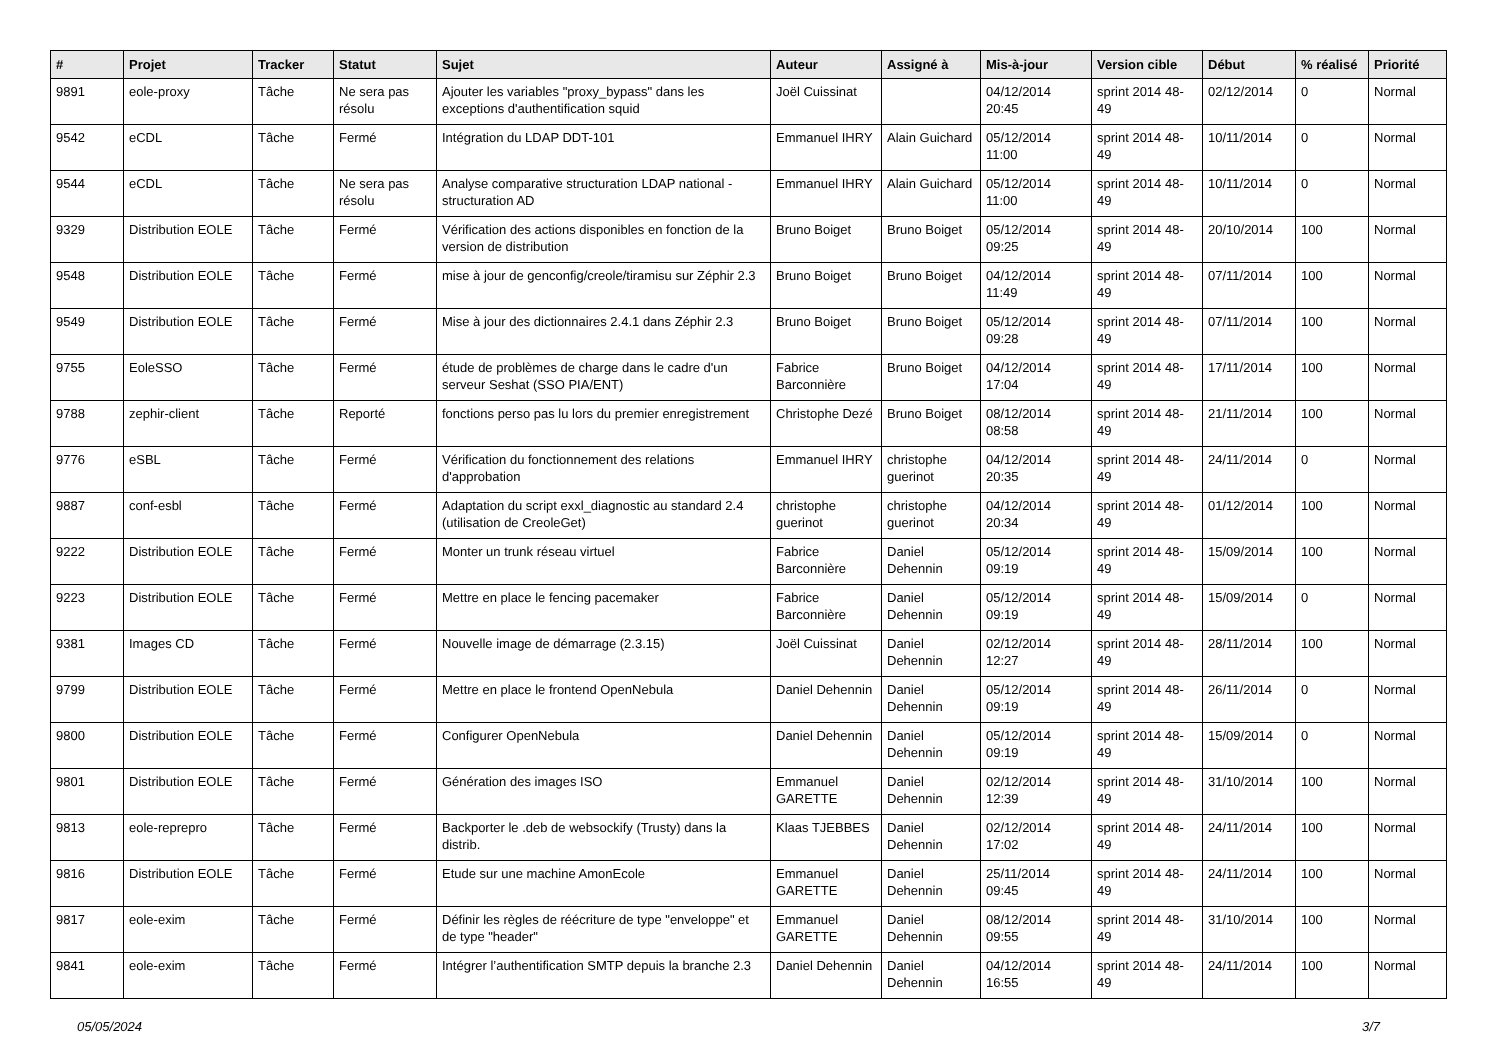| # | Projet | Tracker | Statut | Sujet | Auteur | Assigné à | Mis-à-jour | Version cible | Début | % réalisé | Priorité |
| --- | --- | --- | --- | --- | --- | --- | --- | --- | --- | --- | --- |
| 9891 | eole-proxy | Tâche | Ne sera pas résolu | Ajouter les variables "proxy_bypass" dans les exceptions d'authentification squid | Joël Cuissinat | | 04/12/2014 20:45 | sprint 2014 48-49 | 02/12/2014 | 0 | Normal |
| 9542 | eCDL | Tâche | Fermé | Intégration du LDAP DDT-101 | Emmanuel IHRY | Alain Guichard | 05/12/2014 11:00 | sprint 2014 48-49 | 10/11/2014 | 0 | Normal |
| 9544 | eCDL | Tâche | Ne sera pas résolu | Analyse comparative structuration LDAP national - structuration AD | Emmanuel IHRY | Alain Guichard | 05/12/2014 11:00 | sprint 2014 48-49 | 10/11/2014 | 0 | Normal |
| 9329 | Distribution EOLE | Tâche | Fermé | Vérification des actions disponibles en fonction de la version de distribution | Bruno Boiget | Bruno Boiget | 05/12/2014 09:25 | sprint 2014 48-49 | 20/10/2014 | 100 | Normal |
| 9548 | Distribution EOLE | Tâche | Fermé | mise à jour de genconfig/creole/tiramisu sur Zéphir 2.3 | Bruno Boiget | Bruno Boiget | 04/12/2014 11:49 | sprint 2014 48-49 | 07/11/2014 | 100 | Normal |
| 9549 | Distribution EOLE | Tâche | Fermé | Mise à jour des dictionnaires 2.4.1 dans Zéphir 2.3 | Bruno Boiget | Bruno Boiget | 05/12/2014 09:28 | sprint 2014 48-49 | 07/11/2014 | 100 | Normal |
| 9755 | EoleSSO | Tâche | Fermé | étude de problèmes de charge dans le cadre d'un serveur Seshat (SSO PIA/ENT) | Fabrice Barconnière | Bruno Boiget | 04/12/2014 17:04 | sprint 2014 48-49 | 17/11/2014 | 100 | Normal |
| 9788 | zephir-client | Tâche | Reporté | fonctions perso pas lu lors du premier enregistrement | Christophe Dezé | Bruno Boiget | 08/12/2014 08:58 | sprint 2014 48-49 | 21/11/2014 | 100 | Normal |
| 9776 | eSBL | Tâche | Fermé | Vérification du fonctionnement des relations d'approbation | Emmanuel IHRY | christophe guerinot | 04/12/2014 20:35 | sprint 2014 48-49 | 24/11/2014 | 0 | Normal |
| 9887 | conf-esbl | Tâche | Fermé | Adaptation du script exxl_diagnostic au standard 2.4 (utilisation de CreoleGet) | christophe guerinot | christophe guerinot | 04/12/2014 20:34 | sprint 2014 48-49 | 01/12/2014 | 100 | Normal |
| 9222 | Distribution EOLE | Tâche | Fermé | Monter un trunk réseau virtuel | Fabrice Barconnière | Daniel Dehennin | 05/12/2014 09:19 | sprint 2014 48-49 | 15/09/2014 | 100 | Normal |
| 9223 | Distribution EOLE | Tâche | Fermé | Mettre en place le fencing pacemaker | Fabrice Barconnière | Daniel Dehennin | 05/12/2014 09:19 | sprint 2014 48-49 | 15/09/2014 | 0 | Normal |
| 9381 | Images CD | Tâche | Fermé | Nouvelle image de démarrage (2.3.15) | Joël Cuissinat | Daniel Dehennin | 02/12/2014 12:27 | sprint 2014 48-49 | 28/11/2014 | 100 | Normal |
| 9799 | Distribution EOLE | Tâche | Fermé | Mettre en place le frontend OpenNebula | Daniel Dehennin | Daniel Dehennin | 05/12/2014 09:19 | sprint 2014 48-49 | 26/11/2014 | 0 | Normal |
| 9800 | Distribution EOLE | Tâche | Fermé | Configurer OpenNebula | Daniel Dehennin | Daniel Dehennin | 05/12/2014 09:19 | sprint 2014 48-49 | 15/09/2014 | 0 | Normal |
| 9801 | Distribution EOLE | Tâche | Fermé | Génération des images ISO | Emmanuel GARETTE | Daniel Dehennin | 02/12/2014 12:39 | sprint 2014 48-49 | 31/10/2014 | 100 | Normal |
| 9813 | eole-reprepro | Tâche | Fermé | Backporter le .deb de websockify (Trusty) dans la distrib. | Klaas TJEBBES | Daniel Dehennin | 02/12/2014 17:02 | sprint 2014 48-49 | 24/11/2014 | 100 | Normal |
| 9816 | Distribution EOLE | Tâche | Fermé | Etude sur une machine AmonEcole | Emmanuel GARETTE | Daniel Dehennin | 25/11/2014 09:45 | sprint 2014 48-49 | 24/11/2014 | 100 | Normal |
| 9817 | eole-exim | Tâche | Fermé | Définir les règles de réécriture de type "enveloppe" et de type "header" | Emmanuel GARETTE | Daniel Dehennin | 08/12/2014 09:55 | sprint 2014 48-49 | 31/10/2014 | 100 | Normal |
| 9841 | eole-exim | Tâche | Fermé | Intégrer l’authentification SMTP depuis la branche 2.3 | Daniel Dehennin | Daniel Dehennin | 04/12/2014 16:55 | sprint 2014 48-49 | 24/11/2014 | 100 | Normal |
05/05/2024 3/7